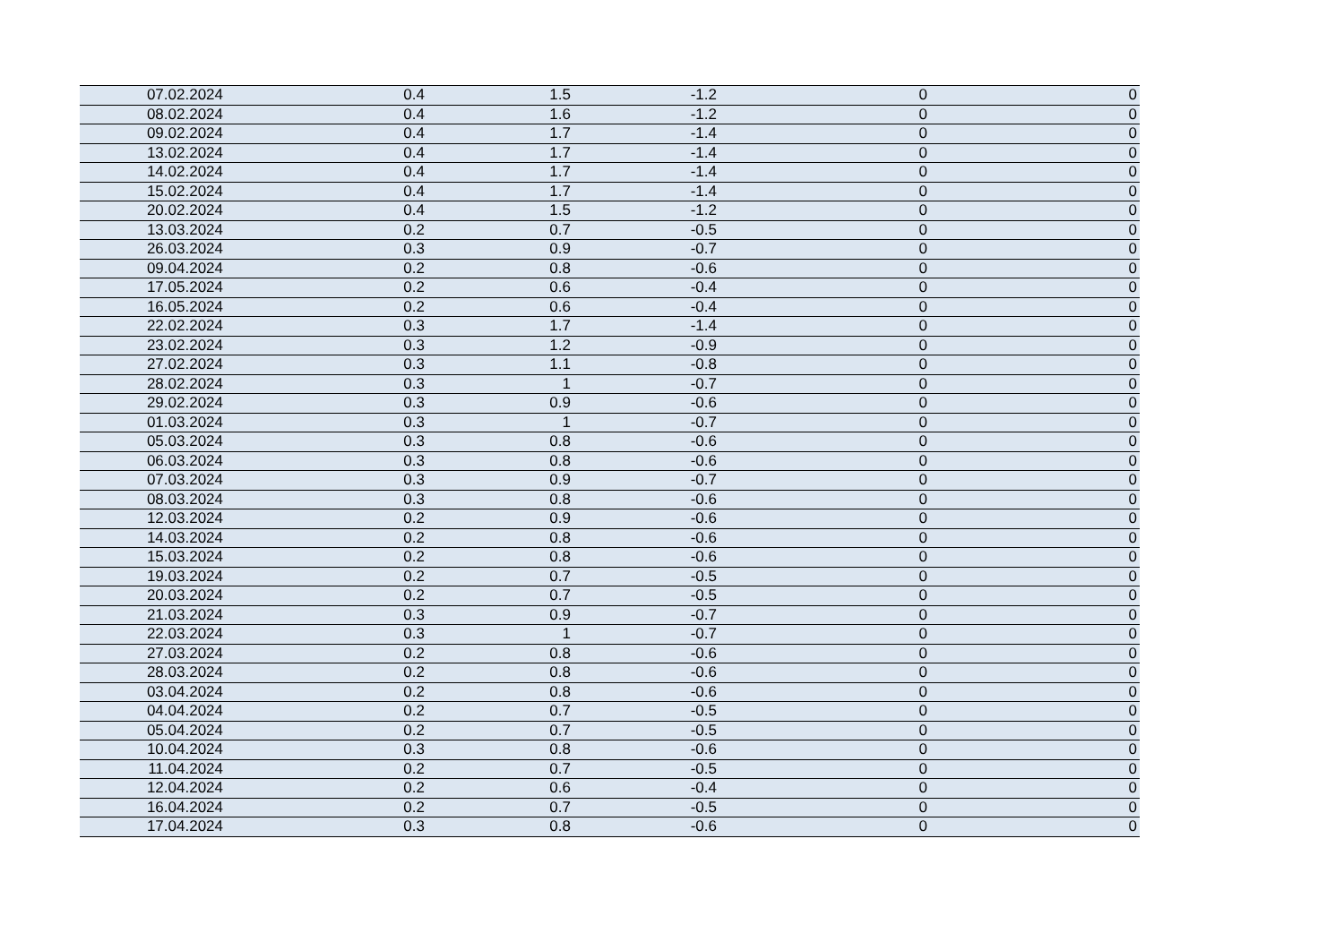| 07.02.2024 | 0.4 | 1.5 | -1.2 | 0 | 0 |
| 08.02.2024 | 0.4 | 1.6 | -1.2 | 0 | 0 |
| 09.02.2024 | 0.4 | 1.7 | -1.4 | 0 | 0 |
| 13.02.2024 | 0.4 | 1.7 | -1.4 | 0 | 0 |
| 14.02.2024 | 0.4 | 1.7 | -1.4 | 0 | 0 |
| 15.02.2024 | 0.4 | 1.7 | -1.4 | 0 | 0 |
| 20.02.2024 | 0.4 | 1.5 | -1.2 | 0 | 0 |
| 13.03.2024 | 0.2 | 0.7 | -0.5 | 0 | 0 |
| 26.03.2024 | 0.3 | 0.9 | -0.7 | 0 | 0 |
| 09.04.2024 | 0.2 | 0.8 | -0.6 | 0 | 0 |
| 17.05.2024 | 0.2 | 0.6 | -0.4 | 0 | 0 |
| 16.05.2024 | 0.2 | 0.6 | -0.4 | 0 | 0 |
| 22.02.2024 | 0.3 | 1.7 | -1.4 | 0 | 0 |
| 23.02.2024 | 0.3 | 1.2 | -0.9 | 0 | 0 |
| 27.02.2024 | 0.3 | 1.1 | -0.8 | 0 | 0 |
| 28.02.2024 | 0.3 | 1 | -0.7 | 0 | 0 |
| 29.02.2024 | 0.3 | 0.9 | -0.6 | 0 | 0 |
| 01.03.2024 | 0.3 | 1 | -0.7 | 0 | 0 |
| 05.03.2024 | 0.3 | 0.8 | -0.6 | 0 | 0 |
| 06.03.2024 | 0.3 | 0.8 | -0.6 | 0 | 0 |
| 07.03.2024 | 0.3 | 0.9 | -0.7 | 0 | 0 |
| 08.03.2024 | 0.3 | 0.8 | -0.6 | 0 | 0 |
| 12.03.2024 | 0.2 | 0.9 | -0.6 | 0 | 0 |
| 14.03.2024 | 0.2 | 0.8 | -0.6 | 0 | 0 |
| 15.03.2024 | 0.2 | 0.8 | -0.6 | 0 | 0 |
| 19.03.2024 | 0.2 | 0.7 | -0.5 | 0 | 0 |
| 20.03.2024 | 0.2 | 0.7 | -0.5 | 0 | 0 |
| 21.03.2024 | 0.3 | 0.9 | -0.7 | 0 | 0 |
| 22.03.2024 | 0.3 | 1 | -0.7 | 0 | 0 |
| 27.03.2024 | 0.2 | 0.8 | -0.6 | 0 | 0 |
| 28.03.2024 | 0.2 | 0.8 | -0.6 | 0 | 0 |
| 03.04.2024 | 0.2 | 0.8 | -0.6 | 0 | 0 |
| 04.04.2024 | 0.2 | 0.7 | -0.5 | 0 | 0 |
| 05.04.2024 | 0.2 | 0.7 | -0.5 | 0 | 0 |
| 10.04.2024 | 0.3 | 0.8 | -0.6 | 0 | 0 |
| 11.04.2024 | 0.2 | 0.7 | -0.5 | 0 | 0 |
| 12.04.2024 | 0.2 | 0.6 | -0.4 | 0 | 0 |
| 16.04.2024 | 0.2 | 0.7 | -0.5 | 0 | 0 |
| 17.04.2024 | 0.3 | 0.8 | -0.6 | 0 | 0 |